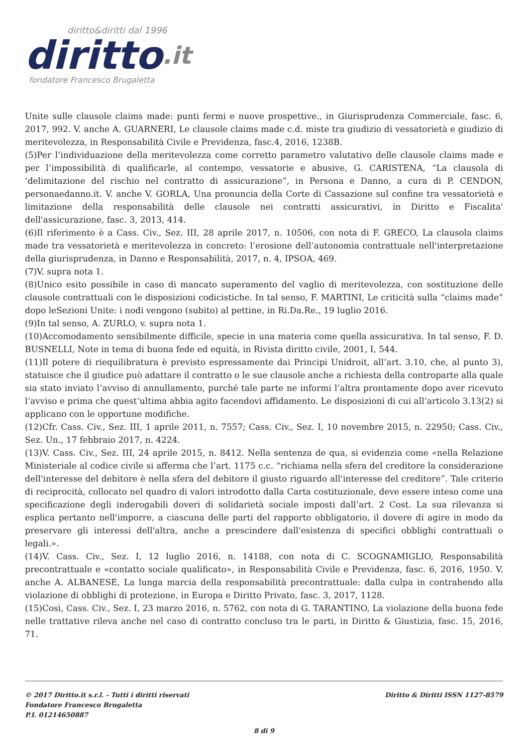diritto&diritti dal 1996
diritto.it
fondatore Francesco Brugaletta
Unite sulle clausole claims made: punti fermi e nuove prospettive., in Giurisprudenza Commerciale, fasc. 6, 2017, 992. V. anche A. GUARNERI, Le clausole claims made c.d. miste tra giudizio di vessatorietà e giudizio di meritevolezza, in Responsabilità Civile e Previdenza, fasc.4, 2016, 1238B.
(5)Per l’individuazione della meritevolezza come corretto parametro valutativo delle clausole claims made e per l’impossibilità di qualificarle, al contempo, vessatorie e abusive, G. CARISTENA, “La clausola di ‘delimitazione del rischio nel contratto di assicurazione”, in Persona e Danno, a cura di P. CENDON, personaedanno.it. V. anche V. GORLA, Una pronuncia della Corte di Cassazione sul confine tra vessatorietà e limitazione della responsabilità delle clausole nei contratti assicurativi, in Diritto e Fiscalita' dell'assicurazione, fasc. 3, 2013, 414.
(6)Il riferimento è a Cass. Civ., Sez. III, 28 aprile 2017, n. 10506, con nota di F. GRECO, La clausola claims made tra vessatorietà e meritevolezza in concreto: l’erosione dell’autonomia contrattuale nell'interpretazione della giurisprudenza, in Danno e Responsabilità, 2017, n. 4, IPSOA, 469.
(7)V. supra nota 1.
(8)Unico esito possibile in caso di mancato superamento del vaglio di meritevolezza, con sostituzione delle clausole contrattuali con le disposizioni codicistiche. In tal senso, F. MARTINI, Le criticità sulla “claims made” dopo leSezioni Unite: i nodi vengono (subito) al pettine, in Ri.Da.Re., 19 luglio 2016.
(9)In tal senso, A. ZURLO, v. supra nota 1.
(10)Accomodamento sensibilmente difficile, specie in una materia come quella assicurativa. In tal senso, F. D. BUSNELLI, Note in tema di buona fede ed equità, in Rivista diritto civile, 2001, I, 544.
(11)Il potere di riequilibratura è previsto espressamente dai Principi Unidroit, all’art. 3.10, che, al punto 3), statuisce che il giudice può adattare il contratto o le sue clausole anche a richiesta della controparte alla quale sia stato inviato l’avviso di annullamento, purché tale parte ne informi l’altra prontamente dopo aver ricevuto l’avviso e prima che quest’ultima abbia agito facendovi affidamento. Le disposizioni di cui all’articolo 3.13(2) si applicano con le opportune modifiche.
(12)Cfr. Cass. Civ., Sez. III, 1 aprile 2011, n. 7557; Cass. Civ., Sez. I, 10 novembre 2015, n. 22950; Cass. Civ., Sez. Un., 17 febbraio 2017, n. 4224.
(13)V. Cass. Civ., Sez. III, 24 aprile 2015, n. 8412. Nella sentenza de qua, si evidenzia come «nella Relazione Ministeriale al codice civile si afferma che l’art. 1175 c.c. “richiama nella sfera del creditore la considerazione dell'interesse del debitore è nella sfera del debitore il giusto riguardo all'interesse del creditore”. Tale criterio di reciprocità, collocato nel quadro di valori introdotto dalla Carta costituzionale, deve essere inteso come una specificazione degli inderogabili doveri di solidarietà sociale imposti dall’art. 2 Cost. La sua rilevanza si esplica pertanto nell'imporre, a ciascuna delle parti del rapporto obbligatorio, il dovere di agire in modo da preservare gli interessi dell'altra, anche a prescindere dall'esistenza di specifici obblighi contrattuali o legali.».
(14)V. Cass. Civ., Sez. I, 12 luglio 2016, n. 14188, con nota di C. SCOGNAMIGLIO, Responsabilità precontrattuale e «contatto sociale qualificato», in Responsabilità Civile e Previdenza, fasc. 6, 2016, 1950. V. anche A. ALBANESE, La lunga marcia della responsabilità precontrattuale: dalla culpa in contrahendo alla violazione di obblighi di protezione, in Europa e Diritto Privato, fasc. 3, 2017, 1128.
(15)Così, Cass. Civ., Sez. I, 23 marzo 2016, n. 5762, con nota di G. TARANTINO, La violazione della buona fede nelle trattative rileva anche nel caso di contratto concluso tra le parti, in Diritto & Giustizia, fasc. 15, 2016, 71.
© 2017 Diritto.it s.r.l. - Tutti i diritti riservati
Fondatore Francesco Brugaletta
P.I. 01214650887
Diritto & Diritti ISSN 1127-8579
8 di 9